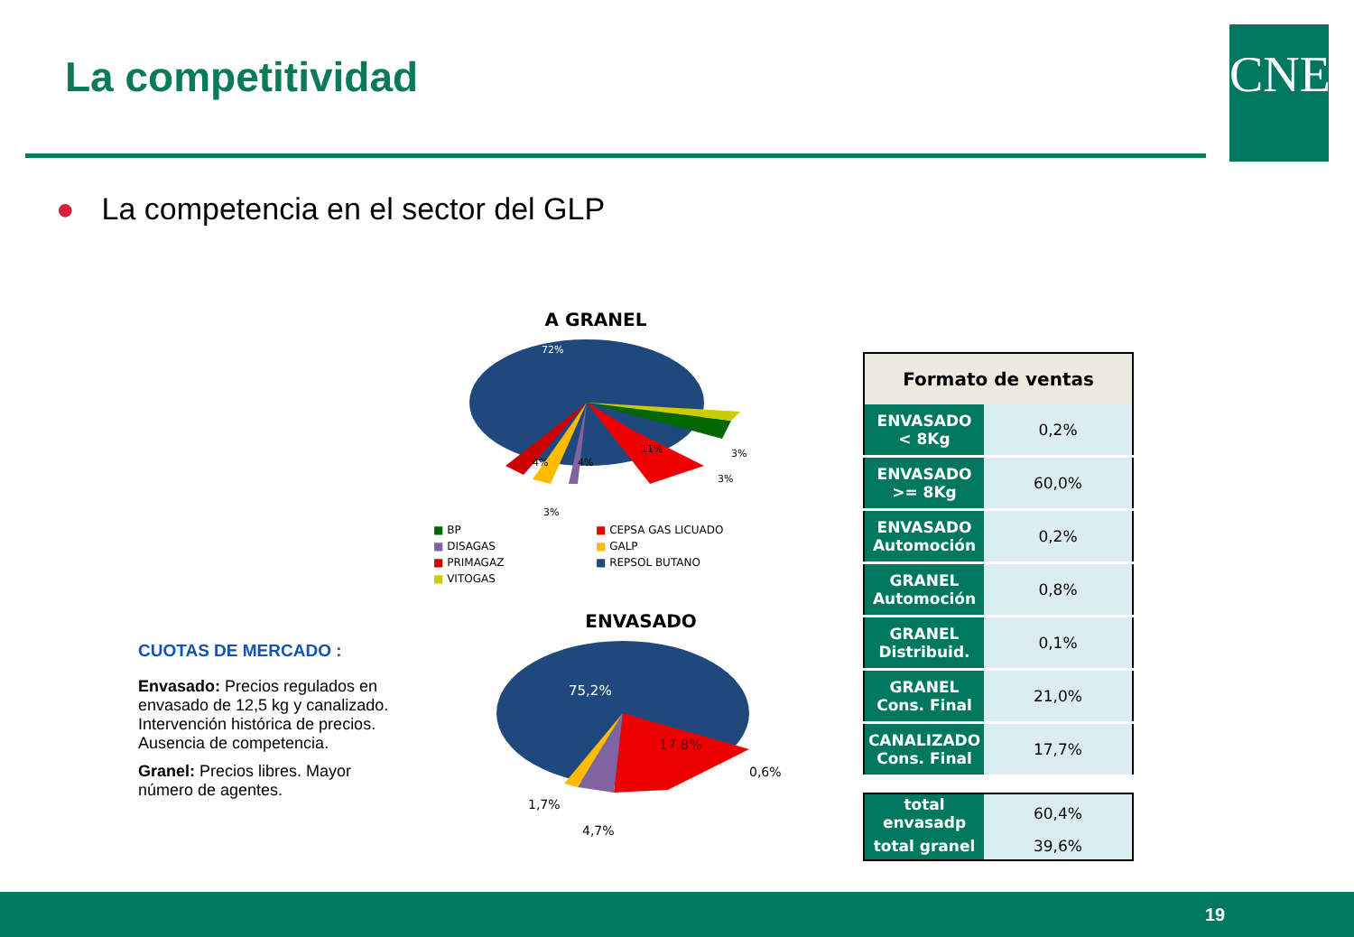La competitividad CNE
● La competencia en el sector del GLP
A GRANEL
72%
4%
4%
11%
3%
3%
3%
■ BP
■ CEPSA GAS LICUADO
■ DISAGAS
■ GALP
■ PRIMAGAZ
■ REPSOL BUTANO
■ VITOGAS
ENVASADO
75,2%
17,8%
0,6%
1,7%
4,7%
CUOTAS DE MERCADO :
Envasado: Precios regulados en envasado de 12,5 kg y canalizado. Intervención histórica de precios. Ausencia de competencia.
Granel: Precios libres. Mayor número de agentes.
| Formato de ventas | |
| --- | --- |
| ENVASADO < 8Kg | 0,2% |
| ENVASADO >= 8Kg | 60,0% |
| ENVASADO Automoción | 0,2% |
| GRANEL Automoción | 0,8% |
| GRANEL Distribuid. | 0,1% |
| GRANEL Cons. Final | 21,0% |
| CANALIZADO Cons. Final | 17,7% |
| total envasadp | 60,4% |
| total granel | 39,6% |
19